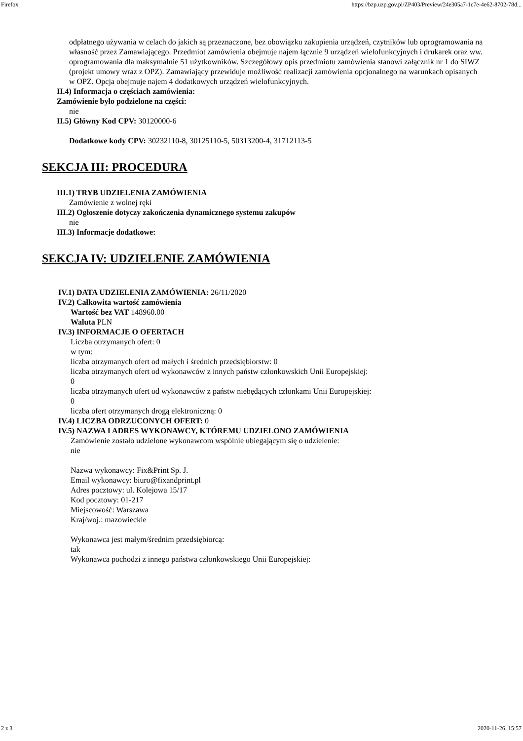Firefox https://bzp.uzp.gov.pl/ZP403/Preview/24e305a7-1c7e-4e62-8702-78d...
odpłatnego używania w celach do jakich są przeznaczone, bez obowiązku zakupienia urządzeń, czytników lub oprogramowania na własność przez Zamawiającego. Przedmiot zamówienia obejmuje najem łącznie 9 urządzeń wielofunkcyjnych i drukarek oraz ww. oprogramowania dla maksymalnie 51 użytkowników. Szczegółowy opis przedmiotu zamówienia stanowi załącznik nr 1 do SIWZ (projekt umowy wraz z OPZ). Zamawiający przewiduje możliwość realizacji zamówienia opcjonalnego na warunkach opisanych w OPZ. Opcja obejmuje najem 4 dodatkowych urządzeń wielofunkcyjnych.
II.4) Informacja o częściach zamówienia:
Zamówienie było podzielone na części:
nie
II.5) Główny Kod CPV: 30120000-6
Dodatkowe kody CPV: 30232110-8, 30125110-5, 50313200-4, 31712113-5
SEKCJA III: PROCEDURA
III.1) TRYB UDZIELENIA ZAMÓWIENIA
Zamówienie z wolnej ręki
III.2) Ogłoszenie dotyczy zakończenia dynamicznego systemu zakupów
nie
III.3) Informacje dodatkowe:
SEKCJA IV: UDZIELENIE ZAMÓWIENIA
IV.1) DATA UDZIELENIA ZAMÓWIENIA: 26/11/2020
IV.2) Całkowita wartość zamówienia
Wartość bez VAT 148960.00
Waluta PLN
IV.3) INFORMACJE O OFERTACH
Liczba otrzymanych ofert: 0
w tym:
liczba otrzymanych ofert od małych i średnich przedsiębiorstw: 0
liczba otrzymanych ofert od wykonawców z innych państw członkowskich Unii Europejskiej:
0
liczba otrzymanych ofert od wykonawców z państw niebędących członkami Unii Europejskiej:
0
liczba ofert otrzymanych drogą elektroniczną: 0
IV.4) LICZBA ODRZUCONYCH OFERT: 0
IV.5) NAZWA I ADRES WYKONAWCY, KTÓREMU UDZIELONO ZAMÓWIENIA
Zamówienie zostało udzielone wykonawcom wspólnie ubiegającym się o udzielenie:
nie
Nazwa wykonawcy: Fix&Print Sp. J.
Email wykonawcy: biuro@fixandprint.pl
Adres pocztowy: ul. Kolejowa 15/17
Kod pocztowy: 01-217
Miejscowość: Warszawa
Kraj/woj.: mazowieckie
Wykonawca jest małym/średnim przedsiębiorcą:
tak
Wykonawca pochodzi z innego państwa członkowskiego Unii Europejskiej:
2 z 3 2020-11-26, 15:57